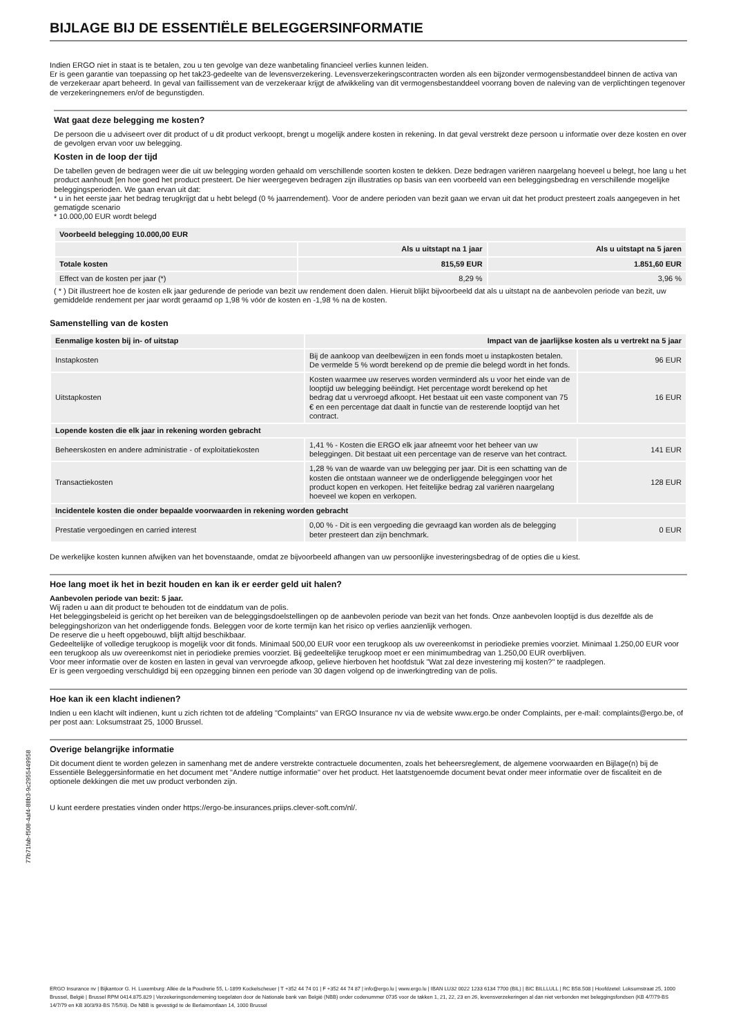BIJLAGE BIJ DE ESSENTIËLE BELEGGERSINFORMATIE
Indien ERGO niet in staat is te betalen, zou u ten gevolge van deze wanbetaling financieel verlies kunnen leiden.
Er is geen garantie van toepassing op het tak23-gedeelte van de levensverzekering. Levensverzekeringscontracten worden als een bijzonder vermogensbestanddeel binnen de activa van de verzekeraar apart beheerd. In geval van faillissement van de verzekeraar krijgt de afwikkeling van dit vermogensbestanddeel voorrang boven de naleving van de verplichtingen tegenover de verzekeringnemers en/of de begunstigden.
Wat gaat deze belegging me kosten?
De persoon die u adviseert over dit product of u dit product verkoopt, brengt u mogelijk andere kosten in rekening. In dat geval verstrekt deze persoon u informatie over deze kosten en over de gevolgen ervan voor uw belegging.
Kosten in de loop der tijd
De tabellen geven de bedragen weer die uit uw belegging worden gehaald om verschillende soorten kosten te dekken. Deze bedragen variëren naargelang hoeveel u belegt, hoe lang u het product aanhoudt [en hoe goed het product presteert. De hier weergegeven bedragen zijn illustraties op basis van een voorbeeld van een beleggingsbedrag en verschillende mogelijke beleggingsperioden. We gaan ervan uit dat:
* u in het eerste jaar het bedrag terugkrijgt dat u hebt belegd (0 % jaarrendement). Voor de andere perioden van bezit gaan we ervan uit dat het product presteert zoals aangegeven in het gematigde scenario
* 10.000,00 EUR wordt belegd
| Voorbeeld belegging 10.000,00 EUR | | |
| --- | --- | --- |
| | Als u uitstapt na 1 jaar | Als u uitstapt na 5 jaren |
| Totale kosten | 815,59 EUR | 1.851,60 EUR |
| Effect van de kosten per jaar (*) | 8,29 % | 3,96 % |
( * ) Dit illustreert hoe de kosten elk jaar gedurende de periode van bezit uw rendement doen dalen. Hieruit blijkt bijvoorbeeld dat als u uitstapt na de aanbevolen periode van bezit, uw gemiddelde rendement per jaar wordt geraamd op 1,98 % vóór de kosten en -1,98 % na de kosten.
Samenstelling van de kosten
| Eenmalige kosten bij in- of uitstap | Impact van de jaarlijkse kosten als u vertrekt na 5 jaar | |
| --- | --- | --- |
| Instapkosten | Bij de aankoop van deelbewijzen in een fonds moet u instapkosten betalen. De vermelde 5 % wordt berekend op de premie die belegd wordt in het fonds. | 96 EUR |
| Uitstapkosten | Kosten waarmee uw reserves worden verminderd als u voor het einde van de looptijd uw belegging beëindigt. Het percentage wordt berekend op het bedrag dat u vervroegd afkoopt. Het bestaat uit een vaste component van 75 € en een percentage dat daalt in functie van de resterende looptijd van het contract. | 16 EUR |
| Lopende kosten die elk jaar in rekening worden gebracht | | |
| Beheerskosten en andere administratie - of exploitatiekosten | 1,41 % - Kosten die ERGO elk jaar afneemt voor het beheer van uw beleggingen. Dit bestaat uit een percentage van de reserve van het contract. | 141 EUR |
| Transactiekosten | 1,28 % van de waarde van uw belegging per jaar. Dit is een schatting van de kosten die ontstaan wanneer we de onderliggende beleggingen voor het product kopen en verkopen. Het feitelijke bedrag zal variëren naargelang hoeveel we kopen en verkopen. | 128 EUR |
| Incidentele kosten die onder bepaalde voorwaarden in rekening worden gebracht | | |
| Prestatie vergoedingen en carried interest | 0,00 % - Dit is een vergoeding die gevraagd kan worden als de belegging beter presteert dan zijn benchmark. | 0 EUR |
De werkelijke kosten kunnen afwijken van het bovenstaande, omdat ze bijvoorbeeld afhangen van uw persoonlijke investeringsbedrag of de opties die u kiest.
Hoe lang moet ik het in bezit houden en kan ik er eerder geld uit halen?
Aanbevolen periode van bezit: 5 jaar.
Wij raden u aan dit product te behouden tot de einddatum van de polis.
Het beleggingsbeleid is gericht op het bereiken van de beleggingsdoelstellingen op de aanbevolen periode van bezit van het fonds. Onze aanbevolen looptijd is dus dezelfde als de beleggingshorizon van het onderliggende fonds. Beleggen voor de korte termijn kan het risico op verlies aanzienlijk verhogen.
De reserve die u heeft opgebouwd, blijft altijd beschikbaar.
Gedeeltelijke of volledige terugkoop is mogelijk voor dit fonds. Minimaal 500,00 EUR voor een terugkoop als uw overeenkomst in periodieke premies voorziet. Minimaal 1.250,00 EUR voor een terugkoop als uw overeenkomst niet in periodieke premies voorziet. Bij gedeeltelijke terugkoop moet er een minimumbedrag van 1.250,00 EUR overblijven.
Voor meer informatie over de kosten en lasten in geval van vervroegde afkoop, gelieve hierboven het hoofdstuk "Wat zal deze investering mij kosten?" te raadplegen.
Er is geen vergoeding verschuldigd bij een opzegging binnen een periode van 30 dagen volgend op de inwerkingtreding van de polis.
Hoe kan ik een klacht indienen?
Indien u een klacht wilt indienen, kunt u zich richten tot de afdeling "Complaints" van ERGO Insurance nv via de website www.ergo.be onder Complaints, per e-mail: complaints@ergo.be, of per post aan: Loksumstraat 25, 1000 Brussel.
Overige belangrijke informatie
Dit document dient te worden gelezen in samenhang met de andere verstrekte contractuele documenten, zoals het beheersreglement, de algemene voorwaarden en Bijlage(n) bij de Essentiële Beleggersinformatie en het document met "Andere nuttige informatie" over het product. Het laatstgenoemde document bevat onder meer informatie over de fiscaliteit en de optionele dekkingen die met uw product verbonden zijn.
U kunt eerdere prestaties vinden onder https://ergo-be.insurances.priips.clever-soft.com/nl/.
ERGO Insurance nv | Bijkantoor G. H. Luxemburg: Allée de la Poudrerie 55, L-1899 Kockelscheuer | T +352 44 74 01 | F +352 44 74 87 | info@ergo.lu | www.ergo.lu | IBAN LU32 0022 1233 6134 7700 (BIL) | BIC BILLLULL | RC B58.508 | Hoofdzetel: Loksumstraat 25, 1000 Brussel, België | Brussel RPM 0414.875.829 | Verzekeringsonderneming toegelaten door de Nationale bank van België (NBB) onder codenummer 0735 voor de takken 1, 21, 22, 23 en 26, levensverzekeringen al dan niet verbonden met beleggingsfondsen (KB 4/7/79-BS 14/7/79 en KB 30/3/93-BS 7/5/93). De NBB is gevestigd te de Berlaimontlaan 14, 1000 Brussel
77b71fab-f508-4af4-88b3-9c2955449958